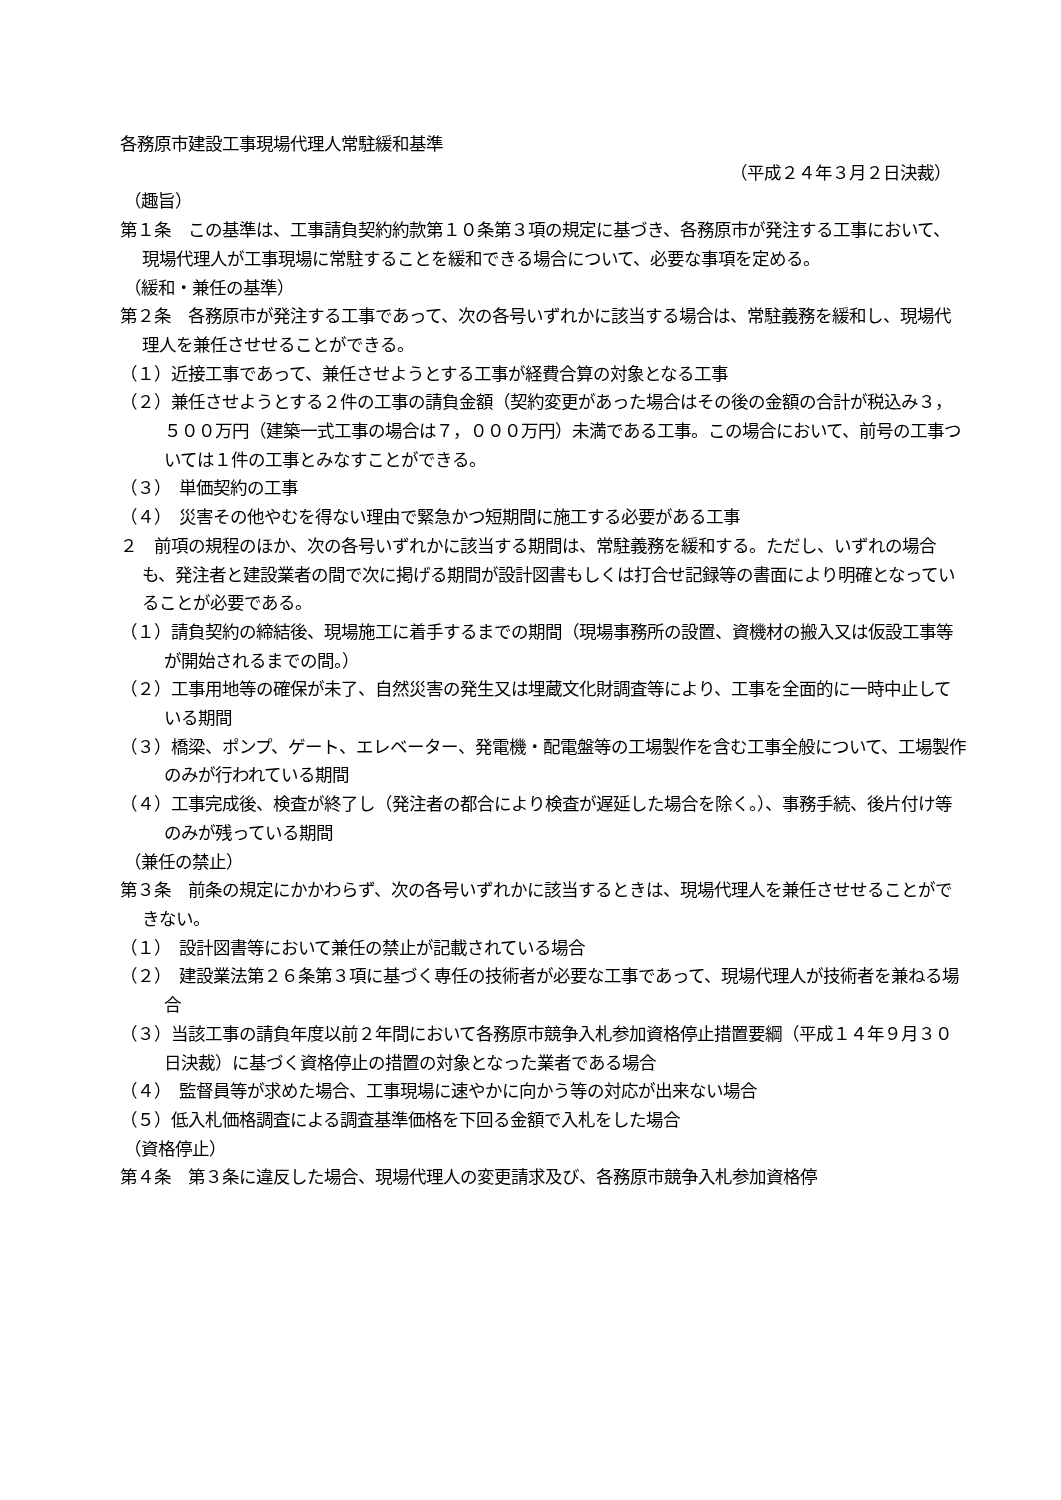各務原市建設工事現場代理人常駐緩和基準
（平成２４年３月２日決裁）
（趣旨）
第１条　この基準は、工事請負契約約款第１０条第３項の規定に基づき、各務原市が発注する工事において、現場代理人が工事現場に常駐することを緩和できる場合について、必要な事項を定める。
（緩和・兼任の基準）
第２条　各務原市が発注する工事であって、次の各号いずれかに該当する場合は、常駐義務を緩和し、現場代理人を兼任させせることができる。
（１）近接工事であって、兼任させようとする工事が経費合算の対象となる工事
（２）兼任させようとする２件の工事の請負金額（契約変更があった場合はその後の金額の合計が税込み３，５００万円（建築一式工事の場合は７，０００万円）未満である工事。この場合において、前号の工事ついては１件の工事とみなすことができる。
（３）　単価契約の工事
（４）　災害その他やむを得ない理由で緊急かつ短期間に施工する必要がある工事
２　前項の規程のほか、次の各号いずれかに該当する期間は、常駐義務を緩和する。ただし、いずれの場合も、発注者と建設業者の間で次に掲げる期間が設計図書もしくは打合せ記録等の書面により明確となっていることが必要である。
（１）請負契約の締結後、現場施工に着手するまでの期間（現場事務所の設置、資機材の搬入又は仮設工事等が開始されるまでの間。）
（２）工事用地等の確保が未了、自然災害の発生又は埋蔵文化財調査等により、工事を全面的に一時中止している期間
（３）橋梁、ポンプ、ゲート、エレベーター、発電機・配電盤等の工場製作を含む工事全般について、工場製作のみが行われている期間
（４）工事完成後、検査が終了し（発注者の都合により検査が遅延した場合を除く。）、事務手続、後片付け等のみが残っている期間
（兼任の禁止）
第３条　前条の規定にかかわらず、次の各号いずれかに該当するときは、現場代理人を兼任させせることができない。
（１）　設計図書等において兼任の禁止が記載されている場合
（２）　建設業法第２６条第３項に基づく専任の技術者が必要な工事であって、現場代理人が技術者を兼ねる場合
（３）当該工事の請負年度以前２年間において各務原市競争入札参加資格停止措置要綱（平成１４年９月３０日決裁）に基づく資格停止の措置の対象となった業者である場合
（４）　監督員等が求めた場合、工事現場に速やかに向かう等の対応が出来ない場合
（５）低入札価格調査による調査基準価格を下回る金額で入札をした場合
（資格停止）
第４条　第３条に違反した場合、現場代理人の変更請求及び、各務原市競争入札参加資格停